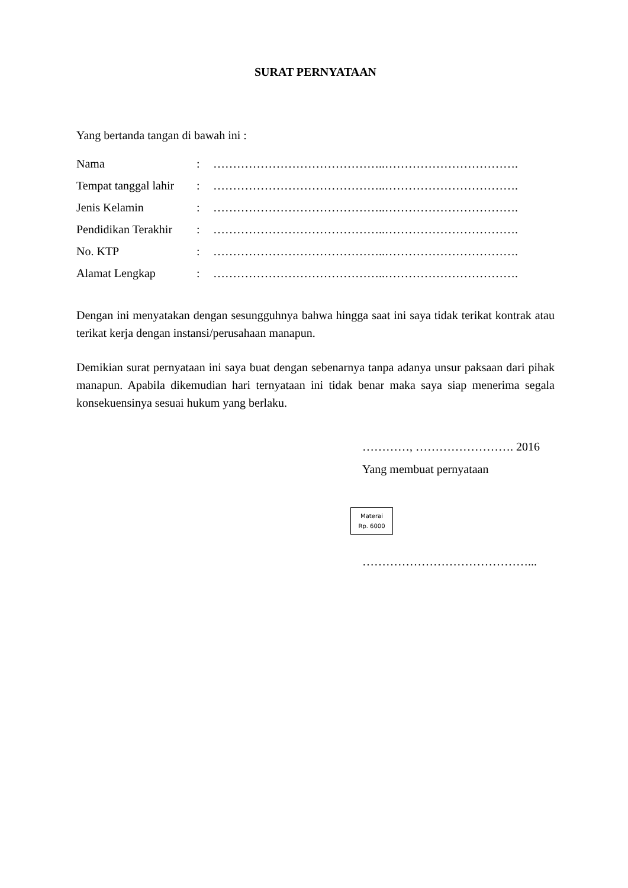SURAT PERNYATAAN
Yang bertanda tangan di bawah ini :
| Nama | : | ……………………………………..……………………………. |
| Tempat tanggal lahir | : | ……………………………………..……………………………. |
| Jenis Kelamin | : | ……………………………………..……………………………. |
| Pendidikan Terakhir | : | ……………………………………..……………………………. |
| No. KTP | : | ……………………………………..……………………………. |
| Alamat Lengkap | : | ……………………………………..……………………………. |
Dengan ini menyatakan dengan sesungguhnya bahwa hingga saat ini saya tidak terikat kontrak atau terikat kerja dengan instansi/perusahaan manapun.
Demikian surat pernyataan ini saya buat dengan sebenarnya tanpa adanya unsur paksaan dari pihak manapun. Apabila dikemudian hari ternyataan ini tidak benar maka saya siap menerima segala konsekuensinya sesuai hukum yang berlaku.
…………, ……………………. 2016
Yang membuat pernyataan
Materai
Rp. 6000
……………………………………...